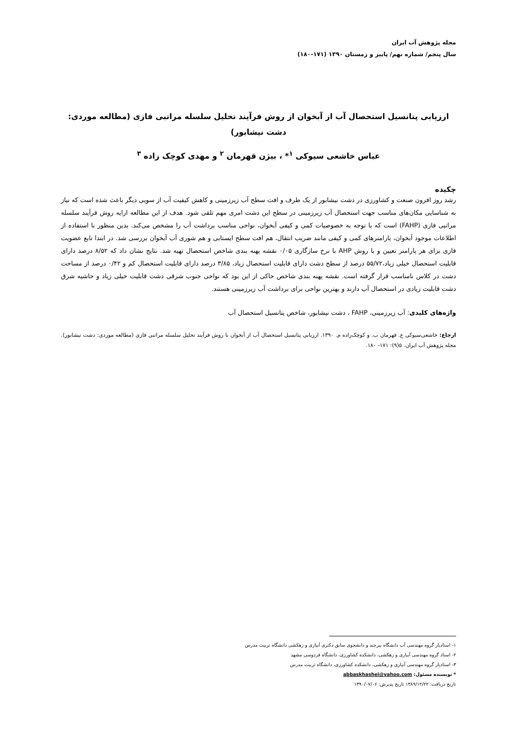مجله پژوهش آب ایران
سال پنجم/ شماره نهم/ پاییز و زمستان ۱۳۹۰ (۱۷۱-۱۸۰)
ارزیابی پتانسیل استحصال آب از آبخوان از روش فرآیند تحلیل سلسله مراتبی فازی (مطالعه موردی: دشت نیشابور)
عباس خاشعی سیوکی <sup>۱</sup>* ، بیژن قهرمان <sup>۲</sup> و مهدی کوچک زاده <sup>۳</sup>
چکیده
رشد روز افرون صنعت و کشاورزی در دشت نیشابور از یک طرف و افت سطح آب زیرزمینی و کاهش کیفیت آب از سویی دیگر باعث شده است که نیاز به شناسایی مکان‌های مناسب جهت استحصال آب زیرزمینی در سطح این دشت امری مهم تلقی شود. هدف از این مطالعه ارایه روش فرآیند سلسله مراتبی فازی (FAHP) است که با توجه به خصوصیات کمی و کیفی آبخوان، نواحی مناسب برداشت آب را مشخص می‌کند. بدین منظور با استفاده از اطلاعات موجود آبخوان، پارامترهای کمی و کیفی مانند ضریب انتقال، هم افت سطح ایستابی و هم شوری آب آبخوان بررسی شد. در ابتدا تابع عضویت فازی برای هر پارامتر تعیین و با روش AHP با نرخ سازگاری ۰/۰۵ نقشه پهنه بندی شاخص استحصال تهیه شد. نتایج نشان داد که ۸/۵۲ درصد دارای قابلیت استحصال خیلی زیاد،۵۵/۷۲ درصد از سطح دشت دارای قابلیت استحصال زیاد، ۳/۸۵ درصد دارای قابلیت استحصال کم و ۰/۴۲ درصد از مساحت دشت در کلاس نامناسب قرار گرفته است. نقشه پهنه بندی شاخص حاکی از این بود که نواحی جنوب شرقی دشت قابلیت خیلی زیاد و حاشیه شرق دشت قابلیت زیادی در استحصال آب دارند و بهترین نواحی برای برداشت آب زیرزمینی هستند.
واژه‌های کلیدی: آب زیرزمینی، FAHP ، دشت نیشابور، شاخص پتانسیل استحصال آب
ارجاع: خاشعی‌سیوکی ع. قهرمان ب. و کوچک‌زاده م. ۱۳۹۰. ارزیابی پتانسیل استحصال آب از آبخوان با روش فرآیند تحلیل سلسله مراتبی فازی (مطالعه موردی: دشت نیشابور). مجله پژوهش آب ایران. ۵(۹): ۱۷۱- ۱۸۰.
۱- استادیار گروه مهندسی آب دانشگاه بیرجند و دانشجوی سابق دکتری آبیاری و زهکشی دانشگاه تربیت مدرس
۲- استاد گروه مهندسی آبیاری و زهکشی، دانشکده کشاورزی، دانشگاه فردوسی مشهد
۳- استادیار گروه مهندسی آبیاری و زهکشی، دانشکده کشاورزی، دانشگاه تربیت مدرس
* نویسنده مسئول: abbaskhashei@yahoo.com
تاریخ دریافت: ۱۳۸۹/۱۲/۲۲ تاریخ پذیرش: ۱۳۹۰/۰۷/۰۶